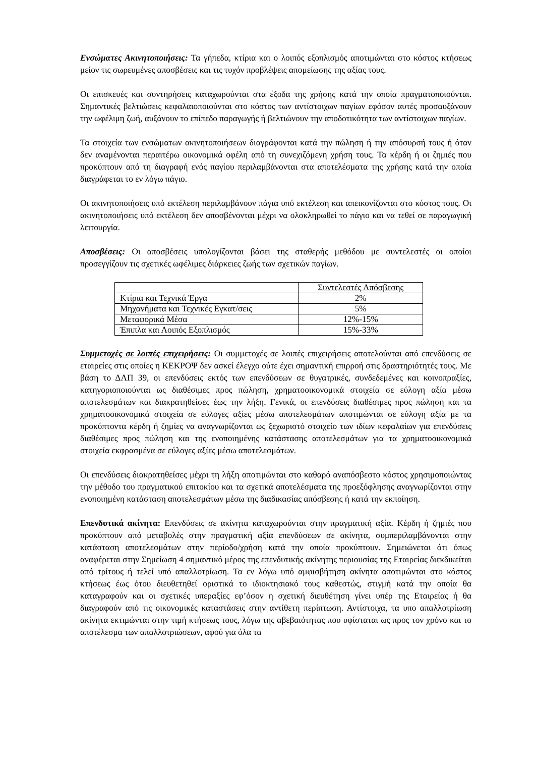Ενσώματες Ακινητοποιήσεις: Τα γήπεδα, κτίρια και ο λοιπός εξοπλισμός αποτιμώνται στο κόστος κτήσεως μείον τις σωρευμένες αποσβέσεις και τις τυχόν προβλέψεις απομείωσης της αξίας τους.
Οι επισκευές και συντηρήσεις καταχωρούνται στα έξοδα της χρήσης κατά την οποία πραγματοποιούνται. Σημαντικές βελτιώσεις κεφαλαιοποιούνται στο κόστος των αντίστοιχων παγίων εφόσον αυτές προσαυξάνουν την ωφέλιμη ζωή, αυξάνουν το επίπεδο παραγωγής ή βελτιώνουν την αποδοτικότητα των αντίστοιχων παγίων.
Τα στοιχεία των ενσώματων ακινητοποιήσεων διαγράφονται κατά την πώληση ή την απόσυρσή τους ή όταν δεν αναμένονται περαιτέρω οικονομικά οφέλη από τη συνεχιζόμενη χρήση τους. Τα κέρδη ή οι ζημιές που προκύπτουν από τη διαγραφή ενός παγίου περιλαμβάνονται στα αποτελέσματα της χρήσης κατά την οποία διαγράφεται το εν λόγω πάγιο.
Οι ακινητοποιήσεις υπό εκτέλεση περιλαμβάνουν πάγια υπό εκτέλεση και απεικονίζονται στο κόστος τους. Οι ακινητοποιήσεις υπό εκτέλεση δεν αποσβένονται μέχρι να ολοκληρωθεί το πάγιο και να τεθεί σε παραγωγική λειτουργία.
Αποσβέσεις: Οι αποσβέσεις υπολογίζονται βάσει της σταθερής μεθόδου με συντελεστές οι οποίοι προσεγγίζουν τις σχετικές ωφέλιμες διάρκειες ζωής των σχετικών παγίων.
| | Συντελεστές Απόσβεσης |
| Κτίρια και Τεχνικά Έργα | 2% |
| Μηχανήματα και Τεχνικές Εγκατ/σεις | 5% |
| Μεταφορικά Μέσα | 12%-15% |
| Έπιπλα και Λοιπός Εξοπλισμός | 15%-33% |
Συμμετοχές σε λοιπές επιχειρήσεις: Οι συμμετοχές σε λοιπές επιχειρήσεις αποτελούνται από επενδύσεις σε εταιρείες στις οποίες η ΚΕΚΡΟΨ δεν ασκεί έλεγχο ούτε έχει σημαντική επιρροή στις δραστηριότητές τους. Με βάση το ΔΛΠ 39, οι επενδύσεις εκτός των επενδύσεων σε θυγατρικές, συνδεδεμένες και κοινοπραξίες, κατηγοριοποιούνται ως διαθέσιμες προς πώληση, χρηματοοικονομικά στοιχεία σε εύλογη αξία μέσω αποτελεσμάτων και διακρατηθείσες έως την λήξη. Γενικά, οι επενδύσεις διαθέσιμες προς πώληση και τα χρηματοοικονομικά στοιχεία σε εύλογες αξίες μέσω αποτελεσμάτων αποτιμώνται σε εύλογη αξία με τα προκύπτοντα κέρδη ή ζημίες να αναγνωρίζονται ως ξεχωριστό στοιχείο των ιδίων κεφαλαίων για επενδύσεις διαθέσιμες προς πώληση και της ενοποιημένης κατάστασης αποτελεσμάτων για τα χρηματοοικονομικά στοιχεία εκφρασμένα σε εύλογες αξίες μέσω αποτελεσμάτων.
Οι επενδύσεις διακρατηθείσες μέχρι τη λήξη αποτιμώνται στο καθαρό αναπόσβεστο κόστος χρησιμοποιώντας την μέθοδο του πραγματικού επιτοκίου και τα σχετικά αποτελέσματα της προεξόφλησης αναγνωρίζονται στην ενοποιημένη κατάσταση αποτελεσμάτων μέσω της διαδικασίας απόσβεσης ή κατά την εκποίηση.
Επενδυτικά ακίνητα: Επενδύσεις σε ακίνητα καταχωρούνται στην πραγματική αξία. Κέρδη ή ζημιές που προκύπτουν από μεταβολές στην πραγματική αξία επενδύσεων σε ακίνητα, συμπεριλαμβάνονται στην κατάσταση αποτελεσμάτων στην περίοδο/χρήση κατά την οποία προκύπτουν. Σημειώνεται ότι όπως αναφέρεται στην Σημείωση 4 σημαντικό μέρος της επενδυτικής ακίνητης περιουσίας της Εταιρείας διεκδικείται από τρίτους ή τελεί υπό απαλλοτρίωση. Τα εν λόγω υπό αμφισβήτηση ακίνητα αποτιμώνται στο κόστος κτήσεως έως ότου διευθετηθεί οριστικά το ιδιοκτησιακό τους καθεστώς, στιγμή κατά την οποία θα καταγραφούν και οι σχετικές υπεραξίες εφ’όσον η σχετική διευθέτηση γίνει υπέρ της Εταιρείας ή θα διαγραφούν από τις οικονομικές καταστάσεις στην αντίθετη περίπτωση. Αντίστοιχα, τα υπο απαλλοτρίωση ακίνητα εκτιμώνται στην τιμή κτήσεως τους, λόγω της αβεβαιότητας που υφίσταται ως προς τον χρόνο και το αποτέλεσμα των απαλλοτριώσεων, αφού για όλα τα